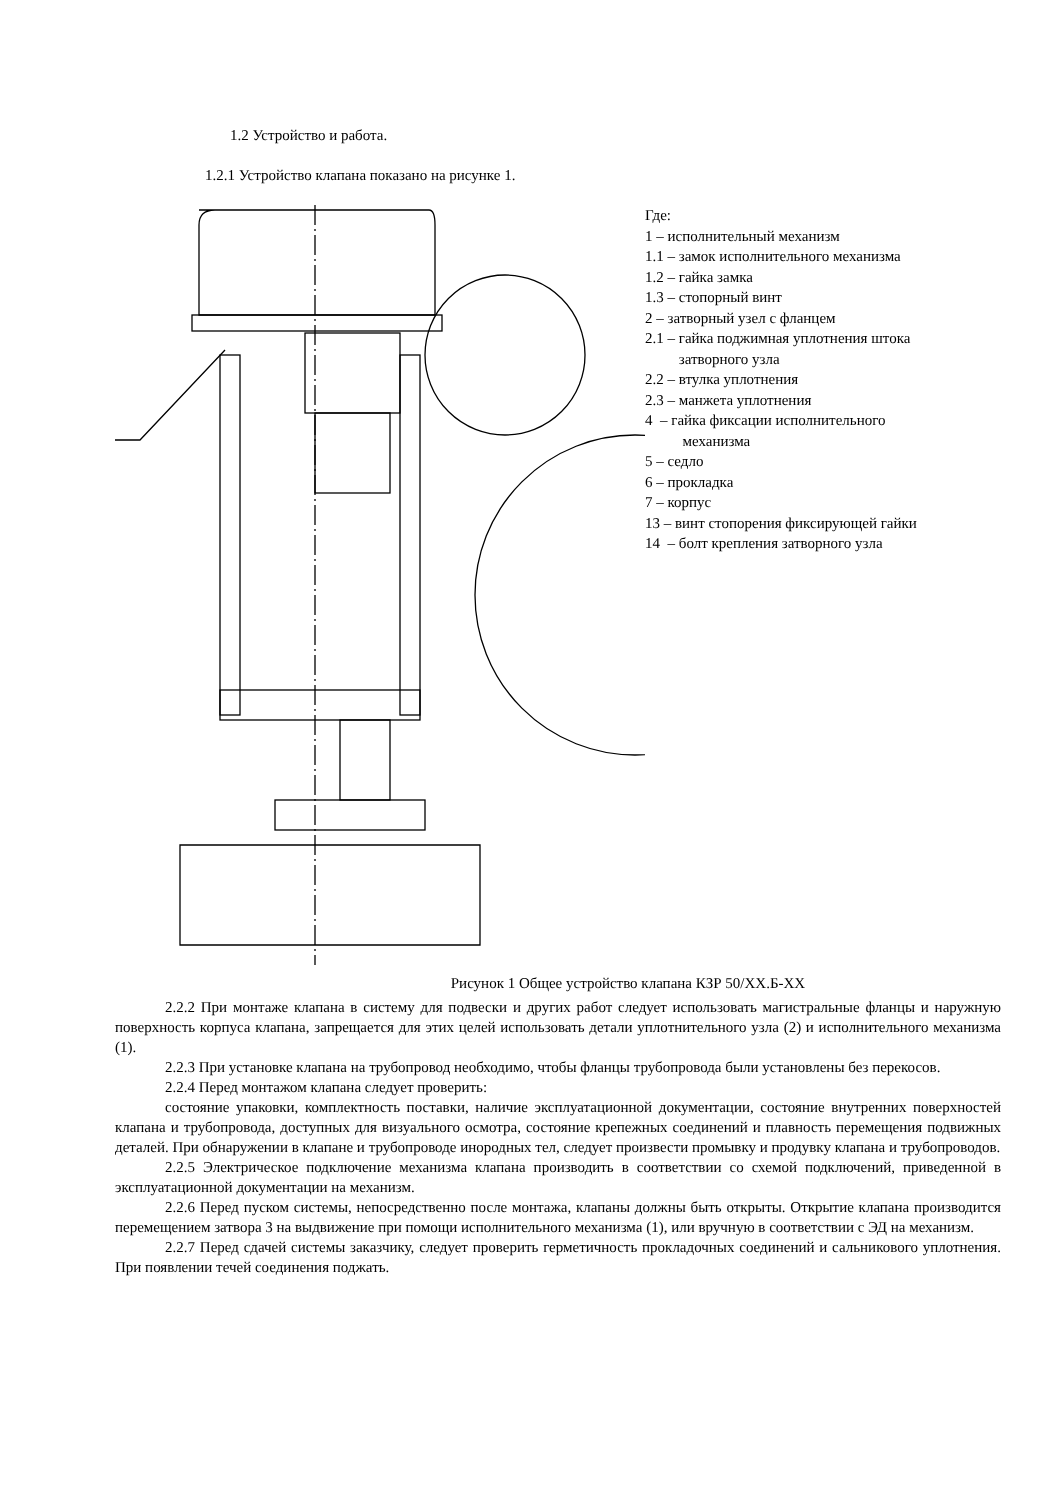1.2 Устройство и работа.
1.2.1 Устройство клапана показано на рисунке 1.
Где:
1 – исполнительный механизм
1.1 – замок исполнительного механизма
1.2 – гайка замка
1.3 – стопорный винт
2 – затворный узел с фланцем
2.1 – гайка поджимная уплотнения штока
затворного узла
2.2 – втулка уплотнения
2.3 – манжета уплотнения
4 – гайка фиксации исполнительного
механизма
5 – седло
6 – прокладка
7 – корпус
13 – винт стопорения фиксирующей гайки
14 – болт крепления затворного узла
Рисунок 1 Общее устройство клапана КЗР 50/ХХ.Б-ХХ
2.2.2 При монтаже клапана в систему для подвески и других работ следует использовать магистральные фланцы и наружную поверхность корпуса клапана, запрещается для этих целей использовать детали уплотнительного узла (2) и исполнительного механизма (1).
2.2.3 При установке клапана на трубопровод необходимо, чтобы фланцы трубопровода были установлены без перекосов.
2.2.4 Перед монтажом клапана следует проверить:
состояние упаковки, комплектность поставки, наличие эксплуатационной документации, состояние внутренних поверхностей клапана и трубопровода, доступных для визуального осмотра, состояние крепежных соединений и плавность перемещения подвижных деталей. При обнаружении в клапане и трубопроводе инородных тел, следует произвести промывку и продувку клапана и трубопроводов.
2.2.5 Электрическое подключение механизма клапана производить в соответствии со схемой подключений, приведенной в эксплуатационной документации на механизм.
2.2.6 Перед пуском системы, непосредственно после монтажа, клапаны должны быть открыты. Открытие клапана производится перемещением затвора 3 на выдвижение при помощи исполнительного механизма (1), или вручную в соответствии с ЭД на механизм.
2.2.7 Перед сдачей системы заказчику, следует проверить герметичность прокладочных соединений и сальникового уплотнения. При появлении течей соединения поджать.